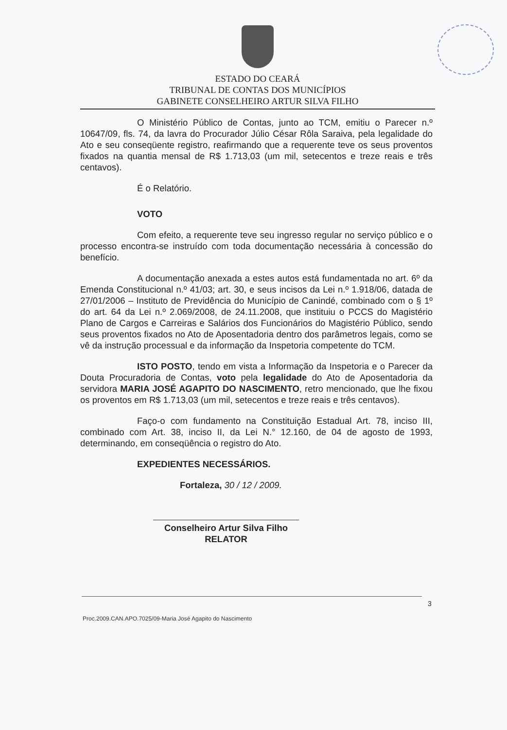ESTADO DO CEARÁ
TRIBUNAL DE CONTAS DOS MUNICÍPIOS
GABINETE CONSELHEIRO ARTUR SILVA FILHO
O Ministério Público de Contas, junto ao TCM, emitiu o Parecer n.º 10647/09, fls. 74, da lavra do Procurador Júlio César Rôla Saraiva, pela legalidade do Ato e seu conseqüente registro, reafirmando que a requerente teve os seus proventos fixados na quantia mensal de R$ 1.713,03 (um mil, setecentos e treze reais e três centavos).
É o Relatório.
VOTO
Com efeito, a requerente teve seu ingresso regular no serviço público e o processo encontra-se instruído com toda documentação necessária à concessão do benefício.
A documentação anexada a estes autos está fundamentada no art. 6º da Emenda Constitucional n.º 41/03; art. 30, e seus incisos da Lei n.º 1.918/06, datada de 27/01/2006 – Instituto de Previdência do Município de Canindé, combinado com o § 1º do art. 64 da Lei n.º 2.069/2008, de 24.11.2008, que instituiu o PCCS do Magistério Plano de Cargos e Carreiras e Salários dos Funcionários do Magistério Público, sendo seus proventos fixados no Ato de Aposentadoria dentro dos parâmetros legais, como se vê da instrução processual e da informação da Inspetoria competente do TCM.
ISTO POSTO, tendo em vista a Informação da Inspetoria e o Parecer da Douta Procuradoria de Contas, voto pela legalidade do Ato de Aposentadoria da servidora MARIA JOSÉ AGAPITO DO NASCIMENTO, retro mencionado, que lhe fixou os proventos em R$ 1.713,03 (um mil, setecentos e treze reais e três centavos).
Faço-o com fundamento na Constituição Estadual Art. 78, inciso III, combinado com Art. 38, inciso II, da Lei N.° 12.160, de 04 de agosto de 1993, determinando, em conseqüência o registro do Ato.
EXPEDIENTES NECESSÁRIOS.
Fortaleza, 30 / 12 / 2009.
Conselheiro Artur Silva Filho
RELATOR
3
Proc.2009.CAN.APO.7025/09-Maria José Agapito do Nascimento